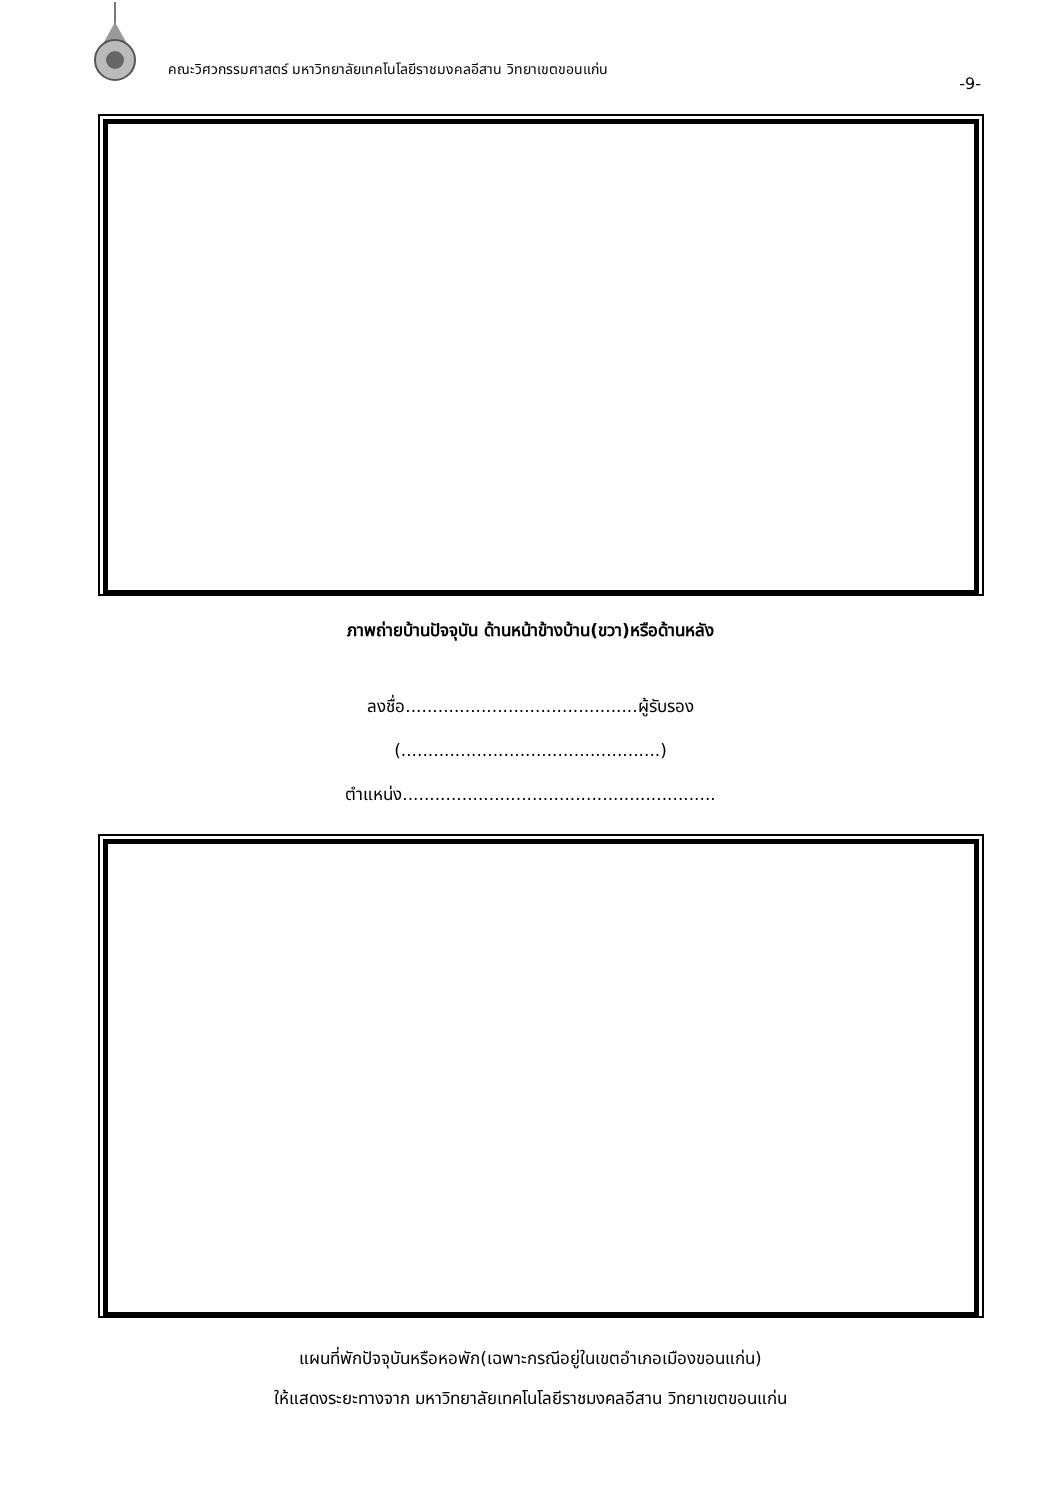คณะวิศวกรรมศาสตร์ มหาวิทยาลัยเทคโนโลยีราชมงคลอีสาน วิทยาเขตขอนแก่น
-9-
ภาพถ่ายบ้านปัจจุบัน ด้านหน้าข้างบ้าน(ขวา)หรือด้านหลัง
ลงชื่อ...........................................ผู้รับรอง
(................................................)
ตำแหน่ง..........................................................
แผนที่พักปัจจุบันหรือหอพัก(เฉพาะกรณีอยู่ในเขตอำเภอเมืองขอนแก่น)
ให้แสดงระยะทางจาก มหาวิทยาลัยเทคโนโลยีราชมงคลอีสาน วิทยาเขตขอนแก่น